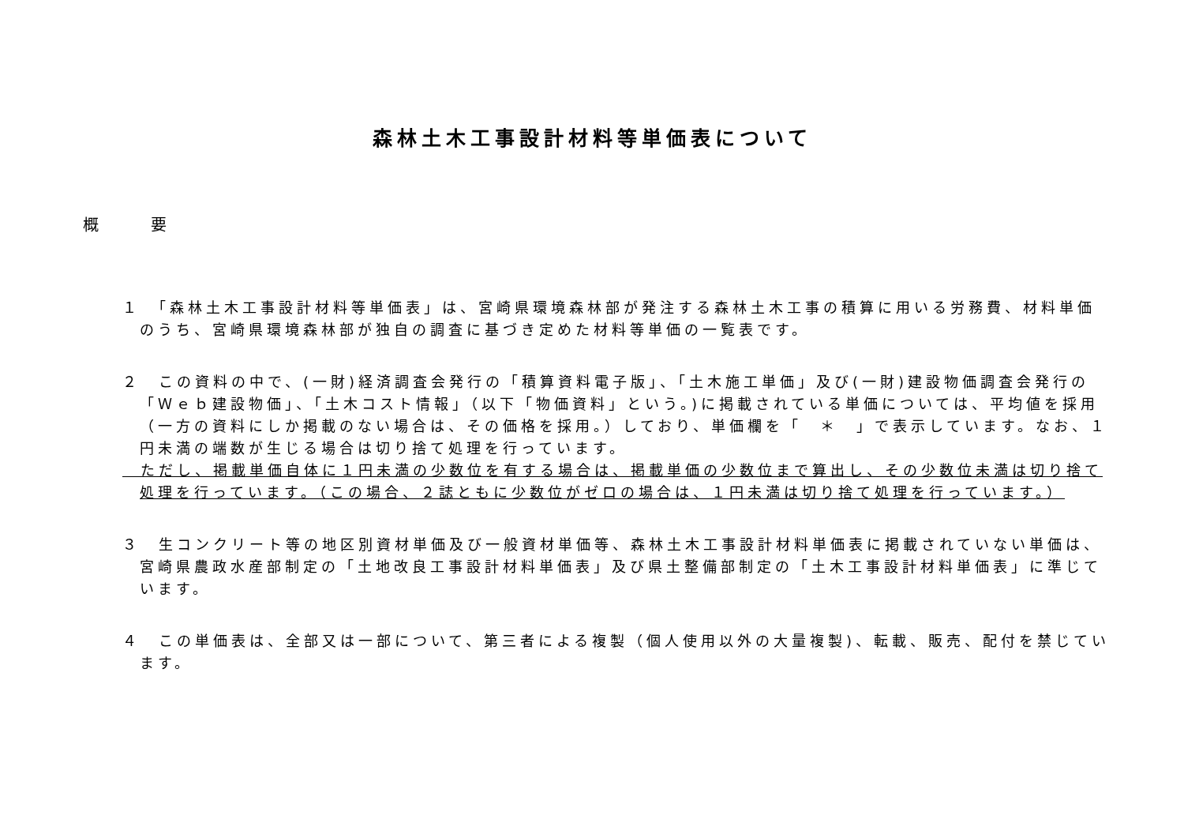森林土木工事設計材料等単価表について
概 要
１　「森林土木工事設計材料等単価表」は、宮崎県環境森林部が発注する森林土木工事の積算に用いる労務費、材料単価のうち、宮崎県環境森林部が独自の調査に基づき定めた材料等単価の一覧表です。
２　この資料の中で、(一財)経済調査会発行の「積算資料電子版」、「土木施工単価」及び(一財)建設物価調査会発行の「Ｗｅｂ建設物価」、「土木コスト情報」（以下「物価資料」という。)に掲載されている単価については、平均値を採用（一方の資料にしか掲載のない場合は、その価格を採用。）しており、単価欄を「　＊　」で表示しています。なお、１円未満の端数が生じる場合は切り捨て処理を行っています。
　ただし、掲載単価自体に１円未満の少数位を有する場合は、掲載単価の少数位まで算出し、その少数位未満は切り捨て処理を行っています。（この場合、２誌ともに少数位がゼロの場合は、１円未満は切り捨て処理を行っています。）
３　生コンクリート等の地区別資材単価及び一般資材単価等、森林土木工事設計材料単価表に掲載されていない単価は、宮崎県農政水産部制定の「土地改良工事設計材料単価表」及び県土整備部制定の「土木工事設計材料単価表」に準じています。
４　この単価表は、全部又は一部について、第三者による複製（個人使用以外の大量複製)、転載、販売、配付を禁じています。